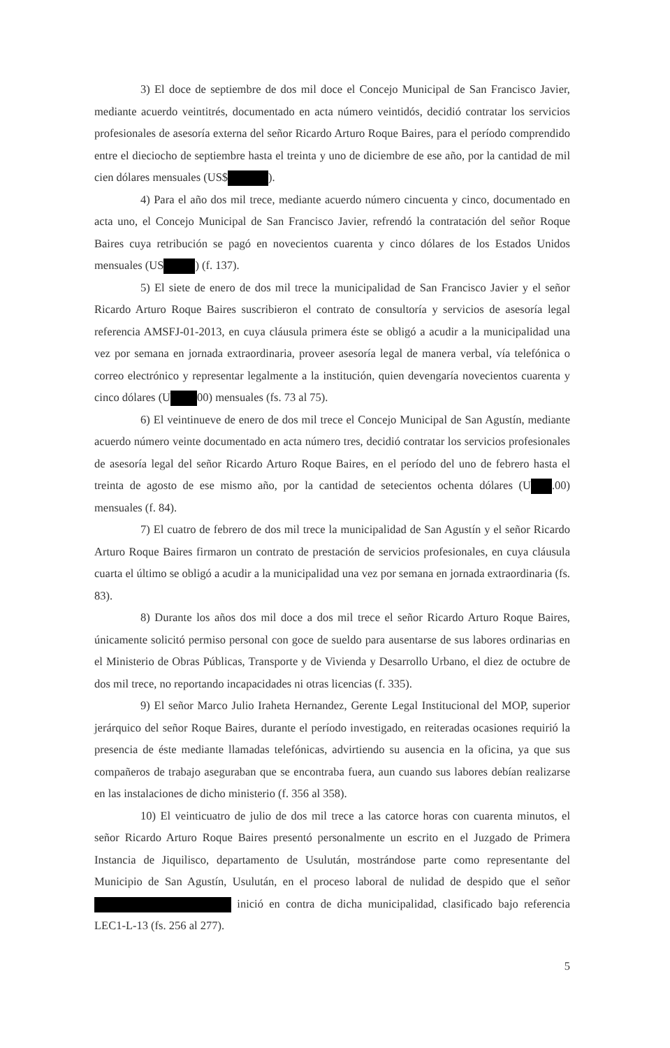3) El doce de septiembre de dos mil doce el Concejo Municipal de San Francisco Javier, mediante acuerdo veintitrés, documentado en acta número veintidós, decidió contratar los servicios profesionales de asesoría externa del señor Ricardo Arturo Roque Baires, para el período comprendido entre el dieciocho de septiembre hasta el treinta y uno de diciembre de ese año, por la cantidad de mil cien dólares mensuales (US$ ).
4) Para el año dos mil trece, mediante acuerdo número cincuenta y cinco, documentado en acta uno, el Concejo Municipal de San Francisco Javier, refrendó la contratación del señor Roque Baires cuya retribución se pagó en novecientos cuarenta y cinco dólares de los Estados Unidos mensuales (US ) (f. 137).
5) El siete de enero de dos mil trece la municipalidad de San Francisco Javier y el señor Ricardo Arturo Roque Baires suscribieron el contrato de consultoría y servicios de asesoría legal referencia AMSFJ-01-2013, en cuya cláusula primera éste se obligó a acudir a la municipalidad una vez por semana en jornada extraordinaria, proveer asesoría legal de manera verbal, vía telefónica o correo electrónico y representar legalmente a la institución, quien devengaría novecientos cuarenta y cinco dólares (U 00) mensuales (fs. 73 al 75).
6) El veintinueve de enero de dos mil trece el Concejo Municipal de San Agustín, mediante acuerdo número veinte documentado en acta número tres, decidió contratar los servicios profesionales de asesoría legal del señor Ricardo Arturo Roque Baires, en el período del uno de febrero hasta el treinta de agosto de ese mismo año, por la cantidad de setecientos ochenta dólares (U .00) mensuales (f. 84).
7) El cuatro de febrero de dos mil trece la municipalidad de San Agustín y el señor Ricardo Arturo Roque Baires firmaron un contrato de prestación de servicios profesionales, en cuya cláusula cuarta el último se obligó a acudir a la municipalidad una vez por semana en jornada extraordinaria (fs. 83).
8) Durante los años dos mil doce a dos mil trece el señor Ricardo Arturo Roque Baires, únicamente solicitó permiso personal con goce de sueldo para ausentarse de sus labores ordinarias en el Ministerio de Obras Públicas, Transporte y de Vivienda y Desarrollo Urbano, el diez de octubre de dos mil trece, no reportando incapacidades ni otras licencias (f. 335).
9) El señor Marco Julio Iraheta Hernandez, Gerente Legal Institucional del MOP, superior jerárquico del señor Roque Baires, durante el período investigado, en reiteradas ocasiones requirió la presencia de éste mediante llamadas telefónicas, advirtiendo su ausencia en la oficina, ya que sus compañeros de trabajo aseguraban que se encontraba fuera, aun cuando sus labores debían realizarse en las instalaciones de dicho ministerio (f. 356 al 358).
10) El veinticuatro de julio de dos mil trece a las catorce horas con cuarenta minutos, el señor Ricardo Arturo Roque Baires presentó personalmente un escrito en el Juzgado de Primera Instancia de Jiquilisco, departamento de Usulután, mostrándose parte como representante del Municipio de San Agustín, Usulután, en el proceso laboral de nulidad de despido que el señor inició en contra de dicha municipalidad, clasificado bajo referencia LEC1-L-13 (fs. 256 al 277).
5